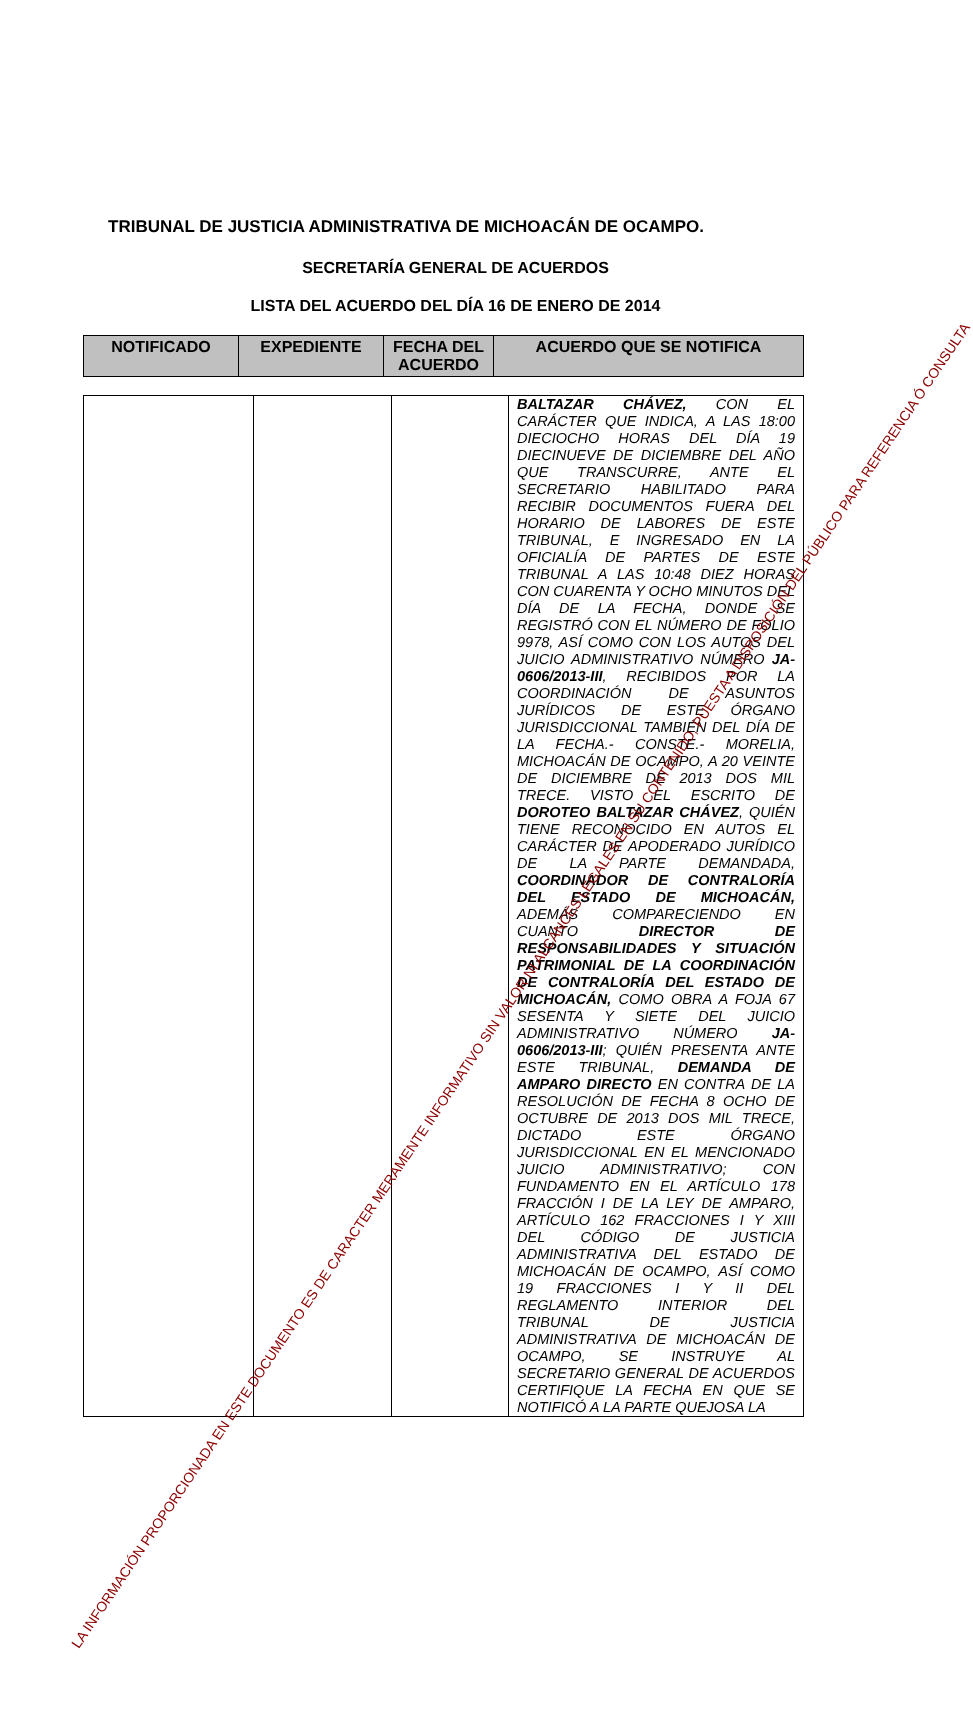TRIBUNAL DE JUSTICIA ADMINISTRATIVA DE MICHOACÁN DE OCAMPO.
SECRETARÍA GENERAL DE ACUERDOS
LISTA DEL ACUERDO DEL DÍA 16 DE ENERO DE 2014
| NOTIFICADO | EXPEDIENTE | FECHA DEL ACUERDO | ACUERDO QUE SE NOTIFICA |
| --- | --- | --- | --- |
| | | | BALTAZAR CHÁVEZ, CON EL CARÁCTER QUE INDICA, A LAS 18:00 DIECIOCHO HORAS DEL DÍA 19 DIECINUEVE DE DICIEMBRE DEL AÑO QUE TRANSCURRE, ANTE EL SECRETARIO HABILITADO PARA RECIBIR DOCUMENTOS FUERA DEL HORARIO DE LABORES DE ESTE TRIBUNAL, E INGRESADO EN LA OFICIALÍA DE PARTES DE ESTE TRIBUNAL A LAS 10:48 DIEZ HORAS CON CUARENTA Y OCHO MINUTOS DEL DÍA DE LA FECHA, DONDE SE REGISTRÓ CON EL NÚMERO DE FOLIO 9978, ASÍ COMO CON LOS AUTOS DEL JUICIO ADMINISTRATIVO NÚMERO JA-0606/2013-III , RECIBIDOS POR LA COORDINACIÓN DE ASUNTOS JURÍDICOS DE ESTE ÓRGANO JURISDICCIONAL TAMBIÉN DEL DÍA DE LA FECHA.- CONSTE.- MORELIA, MICHOACÁN DE OCAMPO, A 20 VEINTE DE DICIEMBRE DE 2013 DOS MIL TRECE. VISTO EL ESCRITO DE DOROTEO BALTAZAR CHÁVEZ , QUIÉN TIENE RECONOCIDO EN AUTOS EL CARÁCTER DE APODERADO JURÍDICO DE LA PARTE DEMANDADA, COORDINADOR DE CONTRALORÍA DEL ESTADO DE MICHOACÁN, ADEMÁS COMPARECIENDO EN CUANTO DIRECTOR DE RESPONSABILIDADES Y SITUACIÓN PATRIMONIAL DE LA COORDINACIÓN DE CONTRALORÍA DEL ESTADO DE MICHOACÁN, COMO OBRA A FOJA 67 SESENTA Y SIETE DEL JUICIO ADMINISTRATIVO NÚMERO JA-0606/2013-III ; QUIÉN PRESENTA ANTE ESTE TRIBUNAL, DEMANDA DE AMPARO DIRECTO EN CONTRA DE LA RESOLUCIÓN DE FECHA 8 OCHO DE OCTUBRE DE 2013 DOS MIL TRECE, DICTADO ESTE ÓRGANO JURISDICCIONAL EN EL MENCIONADO JUICIO ADMINISTRATIVO; CON FUNDAMENTO EN EL ARTÍCULO 178 FRACCIÓN I DE LA LEY DE AMPARO, ARTÍCULO 162 FRACCIONES I Y XIII DEL CÓDIGO DE JUSTICIA ADMINISTRATIVA DEL ESTADO DE MICHOACÁN DE OCAMPO, ASÍ COMO 19 FRACCIONES I Y II DEL REGLAMENTO INTERIOR DEL TRIBUNAL DE JUSTICIA ADMINISTRATIVA DE MICHOACÁN DE OCAMPO, SE INSTRUYE AL SECRETARIO GENERAL DE ACUERDOS CERTIFIQUE LA FECHA EN QUE SE NOTIFICÓ A LA PARTE QUEJOSA LA |
LA INFORMACIÓN PROPORCIONADA EN ESTE DOCUMENTO ES DE CARACTER MERAMENTE INFORMATIVO SIN VALOR NI ALCANCES LEGALES EN SU CONTENIDO, PUESTA A DISPOSICIÓN DEL PÚBLICO PARA REFERENCIA Ó CONSULTA